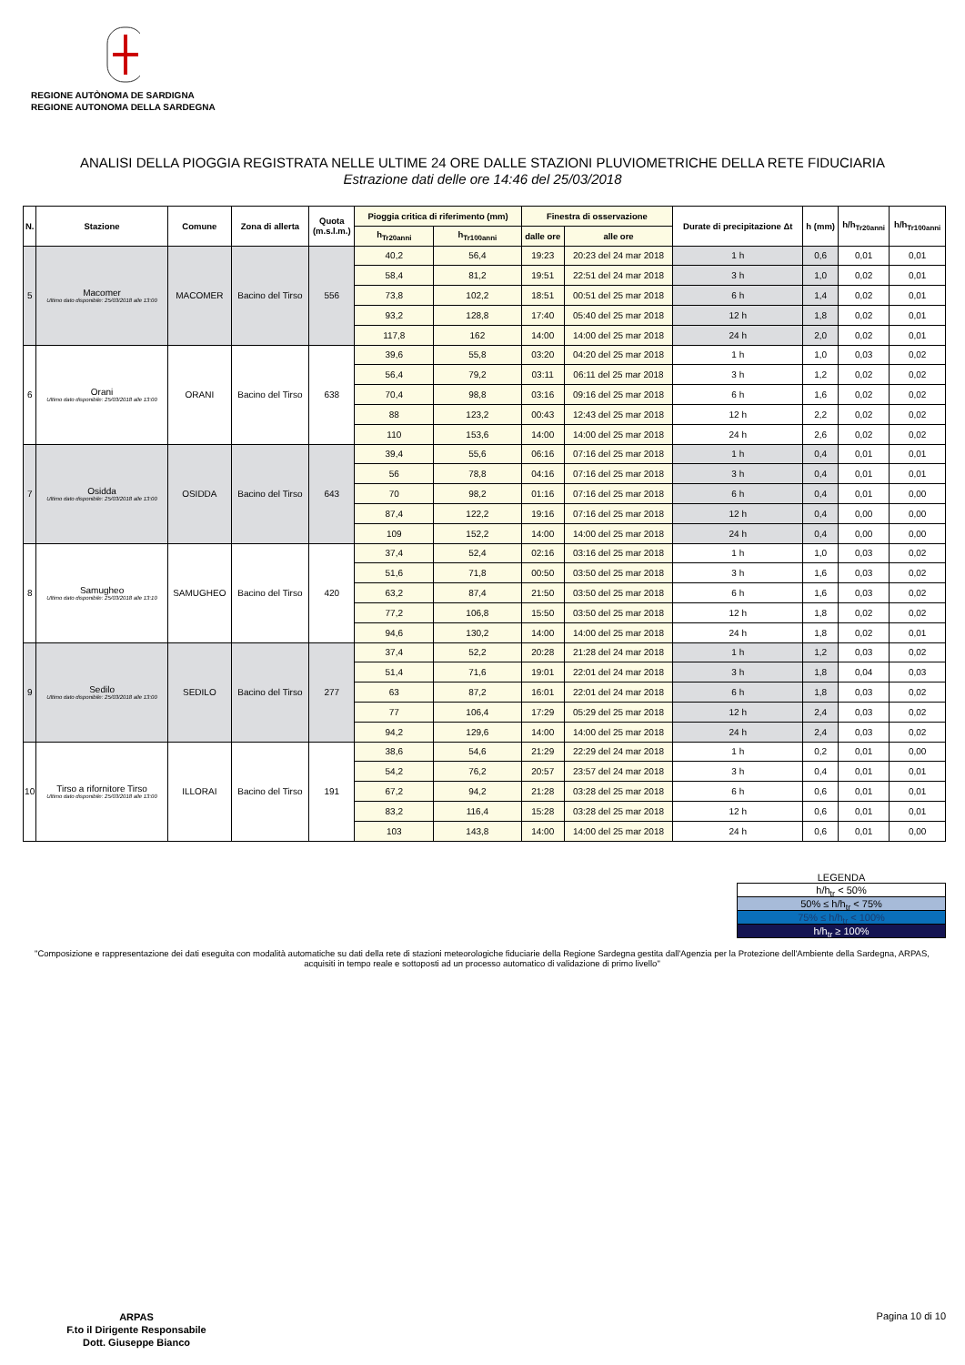REGIONE AUTÒNOMA DE SARDIGNA
REGIONE AUTONOMA DELLA SARDEGNA
ANALISI DELLA PIOGGIA REGISTRATA NELLE ULTIME 24 ORE DALLE STAZIONI PLUVIOMETRICHE DELLA RETE FIDUCIARIA
Estrazione dati delle ore 14:46 del 25/03/2018
| N. | Stazione | Comune | Zona di allerta | Quota (m.s.l.m.) | Pioggia critica di riferimento (mm) | | Finestra di osservazione | | Durate di precipitazione Δt | h (mm) | h/h<sub>Tr20anni</sub> | h/h<sub>Tr100anni</sub> |
| --- | --- | --- | --- | --- | --- | --- | --- | --- | --- | --- | --- | --- |
| | | | | | h<sub>Tr20anni</sub> | h<sub>Tr100anni</sub> | dalle ore | alle ore | | | | |
| 5 | Macomer Ultimo dato disponibile: 25/03/2018 alle 13:00 | MACOMER | Bacino del Tirso | 556 | 40,2 | 56,4 | 19:23 | 20:23 del 24 mar 2018 | 1 h | 0,6 | 0,01 | 0,01 |
| | | | | | 58,4 | 81,2 | 19:51 | 22:51 del 24 mar 2018 | 3 h | 1,0 | 0,02 | 0,01 |
| | | | | | 73,8 | 102,2 | 18:51 | 00:51 del 25 mar 2018 | 6 h | 1,4 | 0,02 | 0,01 |
| | | | | | 93,2 | 128,8 | 17:40 | 05:40 del 25 mar 2018 | 12 h | 1,8 | 0,02 | 0,01 |
| | | | | | 117,8 | 162 | 14:00 | 14:00 del 25 mar 2018 | 24 h | 2,0 | 0,02 | 0,01 |
| 6 | Orani Ultimo dato disponibile: 25/03/2018 alle 13:00 | ORANI | Bacino del Tirso | 638 | 39,6 | 55,8 | 03:20 | 04:20 del 25 mar 2018 | 1 h | 1,0 | 0,03 | 0,02 |
| | | | | | 56,4 | 79,2 | 03:11 | 06:11 del 25 mar 2018 | 3 h | 1,2 | 0,02 | 0,02 |
| | | | | | 70,4 | 98,8 | 03:16 | 09:16 del 25 mar 2018 | 6 h | 1,6 | 0,02 | 0,02 |
| | | | | | 88 | 123,2 | 00:43 | 12:43 del 25 mar 2018 | 12 h | 2,2 | 0,02 | 0,02 |
| | | | | | 110 | 153,6 | 14:00 | 14:00 del 25 mar 2018 | 24 h | 2,6 | 0,02 | 0,02 |
| 7 | Osidda Ultimo dato disponibile: 25/03/2018 alle 13:00 | OSIDDA | Bacino del Tirso | 643 | 39,4 | 55,6 | 06:16 | 07:16 del 25 mar 2018 | 1 h | 0,4 | 0,01 | 0,01 |
| | | | | | 56 | 78,8 | 04:16 | 07:16 del 25 mar 2018 | 3 h | 0,4 | 0,01 | 0,01 |
| | | | | | 70 | 98,2 | 01:16 | 07:16 del 25 mar 2018 | 6 h | 0,4 | 0,01 | 0,00 |
| | | | | | 87,4 | 122,2 | 19:16 | 07:16 del 25 mar 2018 | 12 h | 0,4 | 0,00 | 0,00 |
| | | | | | 109 | 152,2 | 14:00 | 14:00 del 25 mar 2018 | 24 h | 0,4 | 0,00 | 0,00 |
| 8 | Samugheo Ultimo dato disponibile: 25/03/2018 alle 13:10 | SAMUGHEO | Bacino del Tirso | 420 | 37,4 | 52,4 | 02:16 | 03:16 del 25 mar 2018 | 1 h | 1,0 | 0,03 | 0,02 |
| | | | | | 51,6 | 71,8 | 00:50 | 03:50 del 25 mar 2018 | 3 h | 1,6 | 0,03 | 0,02 |
| | | | | | 63,2 | 87,4 | 21:50 | 03:50 del 25 mar 2018 | 6 h | 1,6 | 0,03 | 0,02 |
| | | | | | 77,2 | 106,8 | 15:50 | 03:50 del 25 mar 2018 | 12 h | 1,8 | 0,02 | 0,02 |
| | | | | | 94,6 | 130,2 | 14:00 | 14:00 del 25 mar 2018 | 24 h | 1,8 | 0,02 | 0,01 |
| 9 | Sedilo Ultimo dato disponibile: 25/03/2018 alle 13:00 | SEDILO | Bacino del Tirso | 277 | 37,4 | 52,2 | 20:28 | 21:28 del 24 mar 2018 | 1 h | 1,2 | 0,03 | 0,02 |
| | | | | | 51,4 | 71,6 | 19:01 | 22:01 del 24 mar 2018 | 3 h | 1,8 | 0,04 | 0,03 |
| | | | | | 63 | 87,2 | 16:01 | 22:01 del 24 mar 2018 | 6 h | 1,8 | 0,03 | 0,02 |
| | | | | | 77 | 106,4 | 17:29 | 05:29 del 25 mar 2018 | 12 h | 2,4 | 0,03 | 0,02 |
| | | | | | 94,2 | 129,6 | 14:00 | 14:00 del 25 mar 2018 | 24 h | 2,4 | 0,03 | 0,02 |
| 10 | Tirso a rifornitore Tirso Ultimo dato disponibile: 25/03/2018 alle 13:00 | ILLORAI | Bacino del Tirso | 191 | 38,6 | 54,6 | 21:29 | 22:29 del 24 mar 2018 | 1 h | 0,2 | 0,01 | 0,00 |
| | | | | | 54,2 | 76,2 | 20:57 | 23:57 del 24 mar 2018 | 3 h | 0,4 | 0,01 | 0,01 |
| | | | | | 67,2 | 94,2 | 21:28 | 03:28 del 25 mar 2018 | 6 h | 0,6 | 0,01 | 0,01 |
| | | | | | 83,2 | 116,4 | 15:28 | 03:28 del 25 mar 2018 | 12 h | 0,6 | 0,01 | 0,01 |
| | | | | | 103 | 143,8 | 14:00 | 14:00 del 25 mar 2018 | 24 h | 0,6 | 0,01 | 0,00 |
LEGENDA
h/h<sub>tr</sub> < 50%
50% ≤ h/h<sub>tr</sub> < 75%
75% ≤ h/h<sub>tr</sub> < 100%
h/h<sub>tr</sub> ≥ 100%
"Composizione e rappresentazione dei dati eseguita con modalità automatiche su dati della rete di stazioni meteorologiche fiduciarie della Regione Sardegna gestita dall'Agenzia per la Protezione dell'Ambiente della Sardegna, ARPAS, acquisiti in tempo reale e sottoposti ad un processo automatico di validazione di primo livello"
ARPAS
F.to il Dirigente Responsabile
Dott. Giuseppe Bianco
Pagina 10 di 10